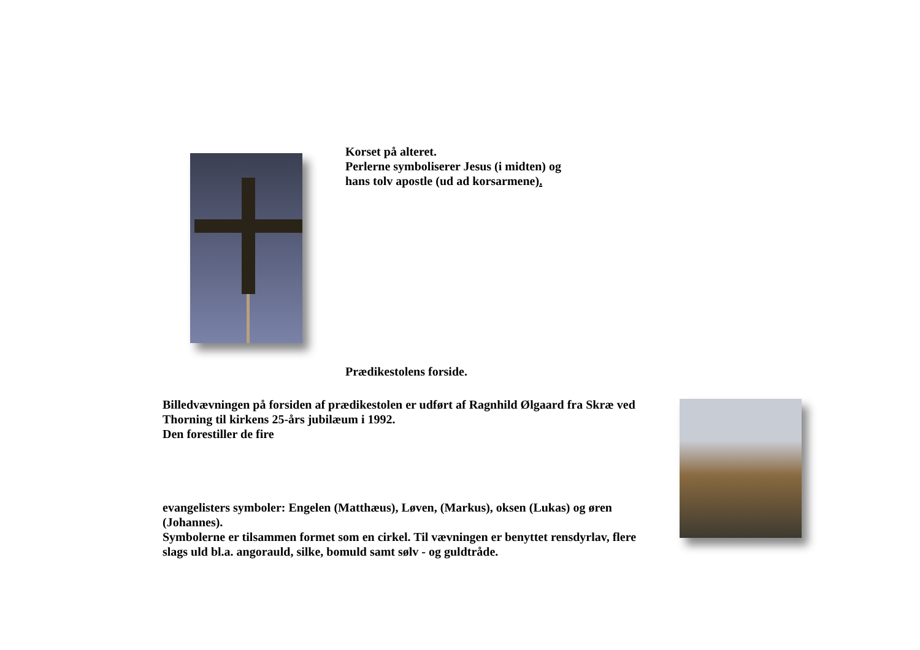Korset på alteret.
Perlerne symboliserer Jesus (i midten) og
hans tolv apostle (ud ad korsarmene).
Prædikestolens forside.
Billedvævningen på forsiden af prædikestolen er udført af Ragnhild Ølgaard fra Skræ ved Thorning til kirkens 25-års jubilæum i 1992.
Den forestiller de fire
evangelisters symboler: Engelen (Matthæus), Løven, (Markus), oksen (Lukas) og øren (Johannes).
Symbolerne er tilsammen formet som en cirkel. Til vævningen er benyttet rensdyrlav, flere slags uld bl.a. angorauld, silke, bomuld samt sølv - og guldtråde.